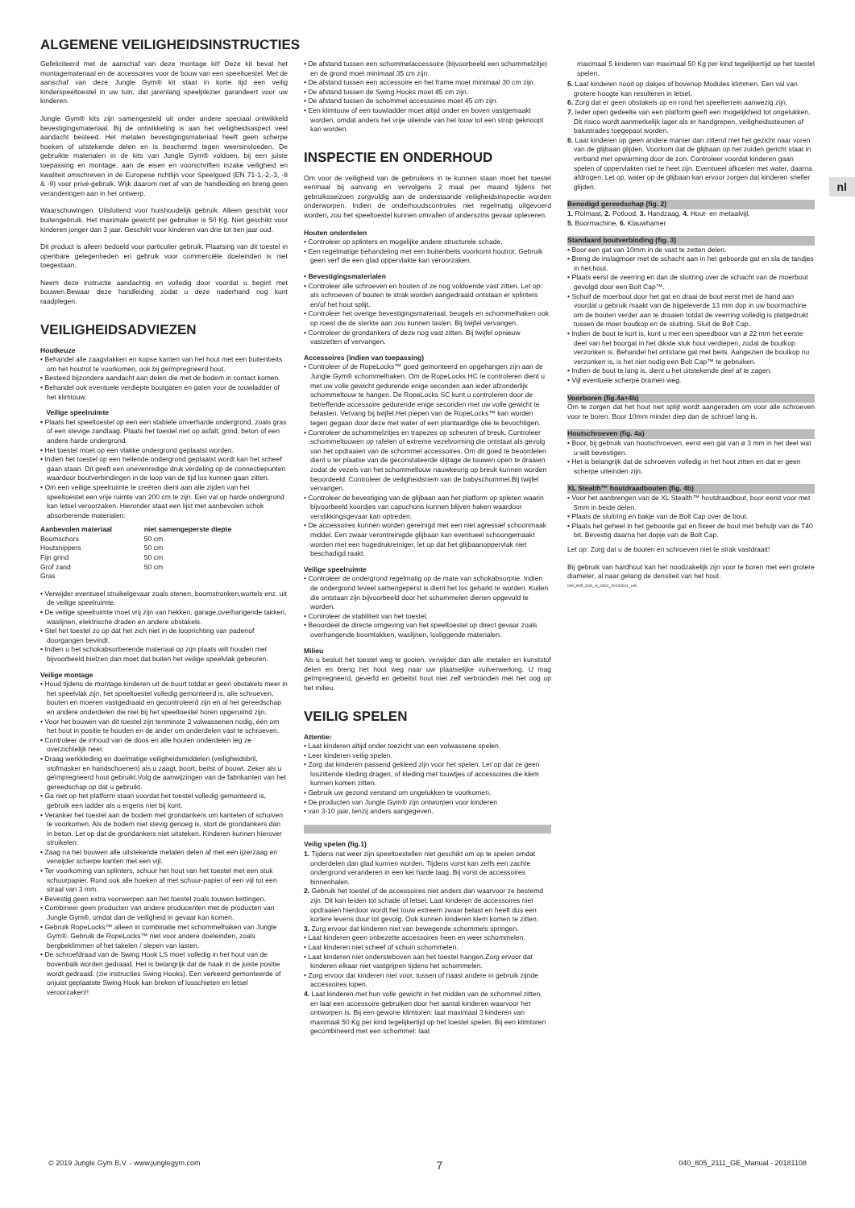ALGEMENE VEILIGHEIDSINSTRUCTIES
Gefeliciteerd met de aanschaf van deze montage kit! Deze kit bevat het montagemateriaal en de accessoires voor de bouw van een speeltoestel. Met de aanschaf van deze Jungle Gym® kit staat in korte tijd een veilig kinderspeeltoestel in uw tuin, dat jarenlang speelplezier garandeert voor uw kinderen.
Jungle Gym® kits zijn samengesteld uit onder andere speciaal ontwikkeld bevestigingsmateriaal. Bij de ontwikkeling is aan het veiligheidsaspect veel aandacht besteed. Het metalen bevestigingsmateriaal heeft geen scherpe hoeken of uitstekende delen en is beschermd tegen weersinvloeden. De gebruikte materialen in de kits van Jungle Gym® voldoen, bij een juiste toepassing en montage, aan de eisen en voorschriften inzake veiligheid en kwaliteit omschreven in de Europese richtlijn voor Speelgoed (EN 71-1,-2,-3, -8 & -9) voor privé-gebruik. Wijk daarom niet af van de handleiding en breng geen veranderingen aan in het ontwerp.
Waarschuwingen. Uitsluitend voor huishoudelijk gebruik. Alleen geschikt voor buitengebruik. Het maximale gewicht per gebruiker is 50 Kg. Niet geschikt voor kinderen jonger dan 3 jaar. Geschikt voor kinderen van drie tot tien jaar oud.
Dit product is alleen bedoeld voor particulier gebruik. Plaatsing van dit toestel in openbare gelegenheden en gebruik voor commerciële doeleinden is niet toegestaan.
Neem deze instructie aandachtig en volledig door voordat u begint met bouwen.Bewaar deze handleiding zodat u deze naderhand nog kunt raadplegen.
VEILIGHEIDSADVIEZEN
Houtkeuze
• Behandel alle zaagvlakken en kopse kanten van het hout met een buitenbeits om het houtrot te voorkomen, ook bij geïmpregneerd hout.
• Besteed bijzondere aandacht aan delen die met de bodem in contact komen.
• Behandel ook eventuele verdiepte boutgaten en gaten voor de touwladder of het klimtouw.
Veilige speelruimte
• Plaats het speeltoestel op een een stabiele onverharde ondergrond, zoals gras of een stevige zandlaag. Plaats het toestel niet op asfalt, grind, beton of een andere harde ondergrond.
• Het toestel moet op een vlakke ondergrond geplaatst worden.
• Indien het toestel op een hellende ondergrond geplaatst wordt kan het scheef gaan staan. Dit geeft een onevenredige druk verdeling op de connectiepunten waardoor boutverbindingen in de loop van de tijd los kunnen gaan zitten.
• Om een veilige speelruimte te creëren dient aan alle zijden van het speeltoestel een vrije ruimte van 200 cm te zijn. Een val op harde ondergrond kan letsel veroorzaken. Hieronder staat een lijst met aanbevolen schok absorberende materialen:
| Aanbevolen materiaal | niet samengeperste diepte |
| --- | --- |
| Boomschors | 50 cm |
| Houtsnippers | 50 cm |
| Fijn grind | 50 cm |
| Grof zand | 50 cm |
| Gras | |
• Verwijder eventueel struikelgevaar zoals stenen, boomstronken,wortels enz. uit de veilige speelruimte.
• De veilige speelruimte moet vrij zijn van hekken, garage,overhangende takken, waslijnen, elektrische draden en andere obstakels.
• Stel het toestel zo op dat het zich niet in de looprichting van padenof doorgangen bevindt.
• Indien u het schokabsorberende materiaal op zijn plaats wilt houden met bijvoorbeeld bielzen dan moet dat buiten het veilige speelvlak gebeuren.
Veilige montage
• Houd tijdens de montage kinderen uit de buurt totdat er geen obstakels meer in het speelvlak zijn, het speeltoestel volledig gemonteerd is, alle schroeven, bouten en moeren vastgedraaid en gecontroleerd zijn en al het gereedschap en andere onderdelen die niet bij het speeltoestel horen opgeruimd zijn.
• Voor het bouwen van dit toestel zijn tenminste 2 volwassenen nodig, één om het hout in positie te houden en de ander om onderdelen vast te schroeven.
• Controleer de inhoud van de doos en alle houten onderdelen leg ze overzichtelijk neer.
• Draag werkkleding en doelmatige veiligheidsmiddelen (veiligheidsbril, stofmasker en handschoenen) als u zaagt, boort, beitst of bouwt. Zeker als u geïmpregneerd hout gebruikt.Volg de aanwijzingen van de fabrikanten van het gereedschap op dat u gebruikt.
• Ga niet op het platform staan voordat het toestel volledig gemonteerd is, gebruik een ladder als u ergens niet bij kunt.
• Veranker het toestel aan de bodem met grondankers om kantelen of schuiven te voorkomen. Als de bodem niet stevig genoeg is, stort de grondankers dan in beton. Let op dat de grondankers niet uitsteken. Kinderen kunnen hierover struikelen.
• Zaag na het bouwen alle uitstekende metalen delen af met een ijzerzaag en verwijder scherpe kanten met een vijl.
• Ter voorkoming van splinters, schuur het hout van het toestel met een stuk schuurpapier. Rond ook alle hoeken af met schuur-papier of een vijl tot een straal van 3 mm.
• Bevestig geen extra voorwerpen aan het toestel zoals touwen kettingen.
• Combineer geen producten van andere producenten met de producten van Jungle Gym®, omdat dan de veiligheid in gevaar kan komen.
• Gebruik RopeLocks™ alleen in combinatie met schommelhaken van Jungle Gym®. Gebruik de RopeLocks™ niet voor andere doeleinden, zoals bergbeklimmen of het takelen / slepen van lasten.
• De schroefdraad van de Swing Hook LS moet volledig in het hout van de bovenbalk worden gedraaid. Het is belangrijk dat de haak in de juiste positie wordt gedraaid. (zie instructies Swing Hooks). Een verkeerd gemonteerde of onjuist geplaatste Swing Hook kan breken of losschieten en letsel veroorzaken!!
• De afstand tussen een schommelaccessoire (bijvoorbeeld een schommelzitje) en de grond moet minimaal 35 cm zijn.
• De afstand tussen een accessoire en het frame moet minimaal 30 cm zijn.
• De afstand tussen de Swing Hooks moet 45 cm zijn.
• De afstand tussen de schommel accessoires moet 45 cm zijn.
• Een klimtouw of een touwladder moet altijd onder en boven vastgemaakt worden, omdat anders het vrije uiteinde van het touw tot een strop geknoopt kan worden.
INSPECTIE EN ONDERHOUD
Om voor de veiligheid van de gebruikers in te kunnen staan moet het toestel eenmaal bij aanvang en vervolgens 2 maal per maand tijdens het gebruiksseizoen zorgvuldig aan de onderstaande veiligheidsinspectie worden onderworpen. Indien de onderhoudscontroles niet regelmatig uitgevoerd worden, zou het speeltoestel kunnen omvallen of anderszins gevaar opleveren.
Houten onderdelen
• Controleer op splinters en mogelijke andere structurele schade.
• Een regelmatige behandeling met een buitenbeits voorkomt houtrot. Gebruik geen verf die een glad oppervlakte kan veroorzaken.
• Bevestigingsmaterialen
• Controleer alle schroeven en bouten of ze nog voldoende vast zitten. Let op: als schroeven of bouten te strak worden aangedraaid ontstaan er splinters en/of het hout splijt.
• Controleer het overige bevestigingsmateriaal, beugels en schommelhaken ook op roest die de sterkte aan zou kunnen tasten. Bij twijfel vervangen.
• Controleer de grondankers of deze nog vast zitten. Bij twijfel opnieuw vastzetten of vervangen.
Accessoires (indien van toepassing)
• Controleer of de RopeLocks™ goed gemonteerd en opgehangen zijn aan de Jungle Gym® schommelhaken. Om de RopeLocks HC te controleren dient u met uw volle gewicht gedurende enige seconden aan ieder afzonderlijk schommeltouw te hangen. De RopeLocks SC kunt u controleren door de betreffende accessoire gedurende enige seconden met uw volle gewicht te belasten. Vervang bij twijfel.Het piepen van de RopeLocks™ kan worden tegen gegaan door deze met water of een plantaardige olie te bevochtigen.
• Controleer de schommelzitjes en trapezes op scheuren of breuk. Controleer schommeltouwen op rafelen of extreme vezelvorming die ontstaat als gevolg van het opdraaien van de schommel accessoires. Om dit goed te beoordelen dient u ter plaatse van de geconstateerde slijtage de touwen open te draaien zodat de vezels van het schommeltouw nauwkeurig op breuk kunnen worden beoordeeld. Controleer de veiligheidsriem van de babyschommel.Bij twijfel vervangen.
• Controleer de bevestiging van de glijbaan aan het platform op spleten waarin bijvoorbeeld koordjes van capuchons kunnen blijven haken waardoor verstikkingsgevaar kan optreden.
• De accessoires kunnen worden gereinigd met een niet agressief schoonmaak middel. Een zwaar verontreinigde glijbaan kan eventueel schoongemaakt worden met een hogedrukreiniger, let op dat het glijbaanoppervlak niet beschadigd raakt.
Veilige speelruimte
• Controleer de ondergrond regelmatig op de mate van schokabsorptie. Indien de ondergrond teveel samengeperst is dient het los geharkt te worden. Kuilen die ontstaan zijn bijvoorbeeld door het schommelen dienen opgevuld te worden.
• Controleer de stabiliteit van het toestel.
• Beoordeel de directe omgeving van het speeltoestel op direct gevaar zoals overhangende boomtakken, waslijnen, losliggende materialen.
Milieu
Als u besluit het toestel weg te gooien, verwijder dan alle metalen en kunststof delen en breng het hout weg naar uw plaatselijke vuilverwerking. U mag geïmpregneerd, geverfd en gebeitst hout niet zelf verbranden met het oog op het milieu.
VEILIG SPELEN
Attentie:
• Laat kinderen altijd onder toezicht van een volwassene spelen.
• Leer kinderen veilig spelen.
• Zorg dat kinderen passend gekleed zijn voor het spelen. Let op dat ze geen loszittende kleding dragen, of kleding met touwtjes of accessoires die klem kunnen komen zitten.
• Gebruik uw gezond verstand om ongelukken te voorkomen.
• De producten van Jungle Gym® zijn ontworpen voor kinderen
• van 3-10 jaar, tenzij anders aangegeven.
Veilig spelen (fig.1)
1. Tijdens nat weer zijn speeltoestellen niet geschikt om op te spelen omdat onderdelen dan glad kunnen worden. Tijdens vorst kan zelfs een zachte ondergrond veranderen in een kei harde laag. Bij vorst de accessoires binnenhalen.
2. Gebruik het toestel of de accessoires niet anders dan waarvoor ze bestemd zijn. Dit kan leiden tot schade of letsel. Laat kinderen de accessoires niet opdraaien hierdoor wordt het touw extreem zwaar belast en heeft dus een kortere levens duur tot gevolg. Ook kunnen kinderen klem komen te zitten.
3. Zorg ervoor dat kinderen niet van bewegende schommels springen.
• Laat kinderen geen onbezette accessoires heen en weer schommelen.
• Laat kinderen niet scheef of schuin schommelen.
• Laat kinderen niet ondersteboven aan het toestel hangen.Zorg ervoor dat kinderen elkaar niet vastgrijpen tijdens het schommelen.
• Zorg ervoor dat kinderen niet voor, tussen of naast andere in gebruik zijnde accessoires lopen.
4. Laat kinderen met hun volle gewicht in het midden van de schommel zitten, en laat een accessoire gebruiken door het aantal kinderen waarvoor het ontworpen is. Bij een gewone klimtoren: laat maximaal 3 kinderen van maximaal 50 Kg per kind tegelijkertijd op het toestel spelen. Bij een klimtoren gecombineerd met een schommel: laat
maximaal 5 kinderen van maximaal 50 Kg per kind tegelijkertijd op het toestel spelen.
5. Laat kinderen nooit op dakjes of bovenop Modules klimmen. Een val van grotere hoogte kan resulteren in letsel.
6. Zorg dat er geen obstakels op en rond het speelterrein aanwezig zijn.
7. Ieder open gedeelte van een platform geeft een mogelijkheid tot ongelukken. Dit risico wordt aanmerkelijk lager als er handgrepen, veiligheidssteunen of balustrades toegepast worden.
8. Laat kinderen op geen andere manier dan zittend met het gezicht naar voren van de glijbaan glijden. Voorkom dat de glijbaan op het zuiden gericht staat in verband met opwarming door de zon. Controleer voordat kinderen gaan spelen of oppervlakten niet te heet zijn. Eventueel afkoelen met water, daarna afdrogen. Let op, water op de glijbaan kan ervoor zorgen dat kinderen sneller glijden.
Benodigd gereedschap (fig. 2)
1. Rolmaat, 2. Potlood, 3. Handzaag, 4. Hout- en metaalvijl,
5. Boormachine, 6. Klauwhamer
Standaard boutverbinding (fig. 3)
• Boor een gat van 10mm in de vast te zetten delen.
• Breng de inslagmoer met de schacht aan in het geboorde gat en sla de tandjes in het hout.
• Plaats eerst de veerring en dan de sluitring over de schacht van de moerbout gevolgd door een Bolt Cap™.
• Schuif de moerbout door het gat en draai de bout eerst met de hand aan voordat u gebruik maakt van de bijgeleverde 13 mm dop in uw boormachine om de bouten verder aan te draaien totdat de veerring volledig is platgedrukt tussen de moer boutkop en de sluitring. Sluit de Bolt Cap.
• Indien de bout te kort is, kunt u met een speedboor van ø 22 mm het eerste deel van het boorgat in het dikste stuk hout verdiepen, zodat de boutkop verzonken is. Behandel het ontstane gat met beits. Aangezien de boutkop nu verzonken is, is het niet nodig een Bolt Cap™ te gebruiken.
• Indien de bout te lang is, dient u het uitstekende deel af te zagen.
• Vijl eventuele scherpe bramen weg.
Voorboren (fig.4a+4b)
Om te zorgen dat het hout niet splijt wordt aangeraden om voor alle schroeven voor te boren. Boor 10mm minder diep dan de schroef lang is.
Houtschroeven (fig. 4a)
• Boor, bij gebruik van houtschroeven, eerst een gat van ø 3 mm in het deel wat u wilt bevestigen.
• Het is belangrijk dat de schroeven volledig in het hout zitten en dat er geen scherpe uiteinden zijn.
XL Stealth™ houtdraadbouten (fig. 4b)
• Voor het aanbrengen van de XL Stealth™ houtdraadbout, boor eerst voor met 5mm in beide delen.
• Plaats de sluitring en bakje van de Bolt Cap over de bout.
• Plaats het geheel in het geboorde gat en fixeer de bout met behulp van de T40 bit. Bevestig daarna het dopje van de Bolt Cap.
Let op: Zorg dat u de bouten en schroeven niet te strak vastdraait!
Bij gebruik van hardhout kan het noodzakelijk zijn voor te boren met een grotere diameter, al naar gelang de densiteit van het hout.
040_805_GSI_nl_0300_20120911_nlA
nl
© 2019 Jungle Gym B.V. - www.junglegym.com 7 040_805_2111_GE_Manual - 20181108